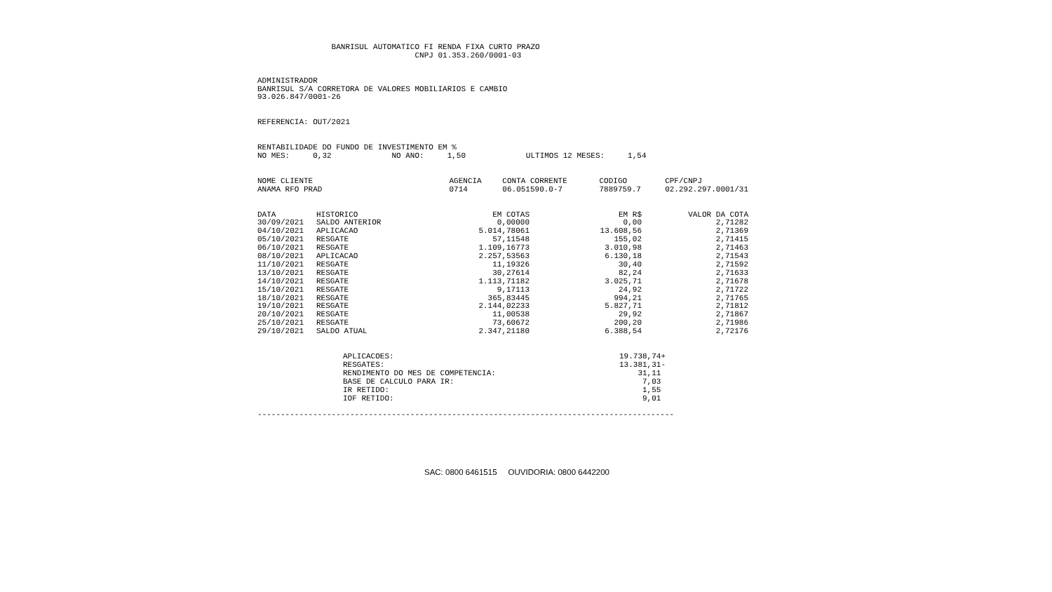BANRISUL AUTOMATICO FI RENDA FIXA CURTO PRAZO CNPJ 01.353.260/0001-03
ADMINISTRADOR BANRISUL S/A CORRETORA DE VALORES MOBILIARIOS E CAMBIO 93.026.847/0001-26
REFERENCIA: OUT/2021
RENTABILIDADE DO FUNDO DE INVESTIMENTO EM % NO MES: 0,32 NO ANO: 1,50 ULTIMOS 12 MESES: 1,54
| NOME CLIENTE | AGENCIA | CONTA CORRENTE | CODIGO | CPF/CNPJ |
| --- | --- | --- | --- | --- |
| ANAMA RFO PRAD | 0714 | 06.051590.0-7 | 7889759.7 | 02.292.297.0001/31 |
| DATA | HISTORICO | EM COTAS | EM R$ | VALOR DA COTA |
| --- | --- | --- | --- | --- |
| 30/09/2021 | SALDO ANTERIOR | 0,00000 | 0,00 | 2,71282 |
| 04/10/2021 | APLICACAO | 5.014,78061 | 13.608,56 | 2,71369 |
| 05/10/2021 | RESGATE | 57,11548 | 155,02 | 2,71415 |
| 06/10/2021 | RESGATE | 1.109,16773 | 3.010,98 | 2,71463 |
| 08/10/2021 | APLICACAO | 2.257,53563 | 6.130,18 | 2,71543 |
| 11/10/2021 | RESGATE | 11,19326 | 30,40 | 2,71592 |
| 13/10/2021 | RESGATE | 30,27614 | 82,24 | 2,71633 |
| 14/10/2021 | RESGATE | 1.113,71182 | 3.025,71 | 2,71678 |
| 15/10/2021 | RESGATE | 9,17113 | 24,92 | 2,71722 |
| 18/10/2021 | RESGATE | 365,83445 | 994,21 | 2,71765 |
| 19/10/2021 | RESGATE | 2.144,02233 | 5.827,71 | 2,71812 |
| 20/10/2021 | RESGATE | 11,00538 | 29,92 | 2,71867 |
| 25/10/2021 | RESGATE | 73,60672 | 200,20 | 2,71986 |
| 29/10/2021 | SALDO ATUAL | 2.347,21180 | 6.388,54 | 2,72176 |
| APLICACOES: | 19.738,74+ |
| RESGATES: | 13.381,31- |
| RENDIMENTO DO MES DE COMPETENCIA: | 31,11 |
| BASE DE CALCULO PARA IR: | 7,03 |
| IR RETIDO: | 1,55 |
| IOF RETIDO: | 9,01 |
------------------------------------------------------------------------------------------
SAC: 0800 6461515 OUVIDORIA: 0800 6442200